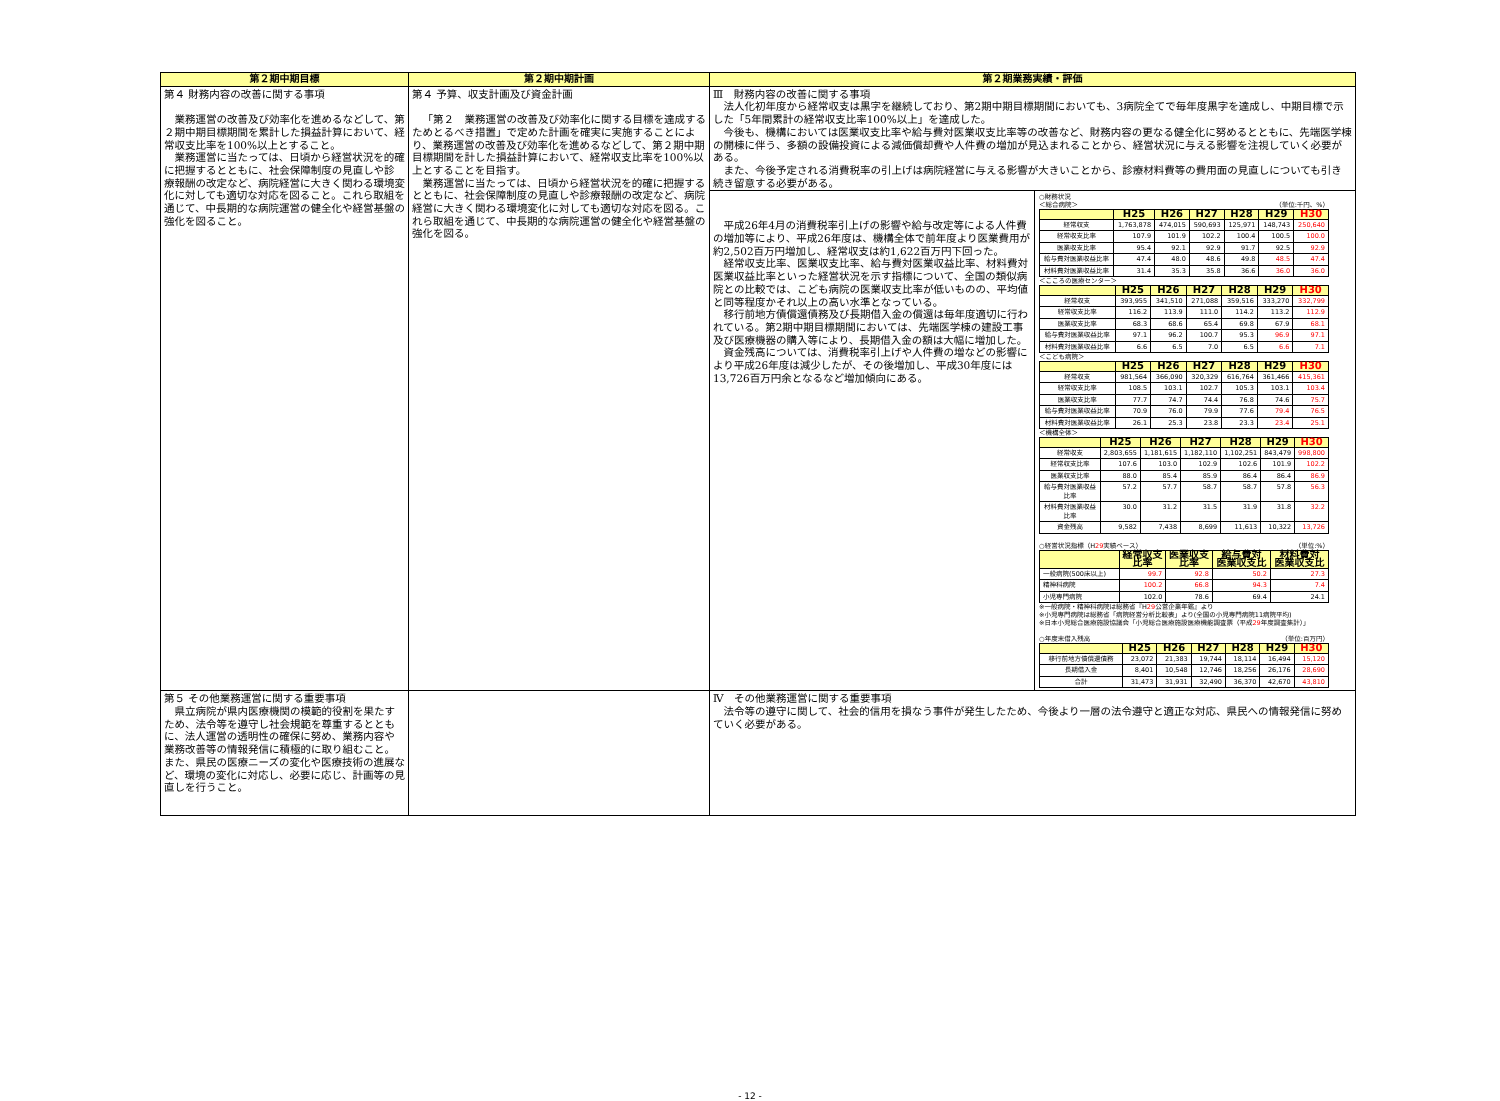| 第２期中期目標 | 第２期中期計画 | 第２期業務実績・評価 |
| --- | --- | --- |
| 第４ 財務内容の改善に関する事項 業務運営の改善及び効率化を進めるなどして、第２期中期目標期間を累計した損益計算において、経常収支比率を100%以上とすること。 業務運営に当たっては、日頃から経営状況を的確に把握するとともに、社会保障制度の見直しや診療報酬の改定など、病院経営に大きく関わる環境変化に対しても適切な対応を図ること。これら取組を通じて、中長期的な病院運営の健全化や経営基盤の強化を図ること。 | 第４ 予算、収支計画及び資金計画 「第２ 業務運営の改善及び効率化に関する目標を達成するためとるべき措置」で定めた計画を確実に実施することにより、業務運営の改善及び効率化を進めるなどして、第２期中期目標期間を計した損益計算において、経常収支比率を100%以上とすることを目指す。 業務運営に当たっては、日頃から経営状況を的確に把握するとともに、社会保障制度の見直しや診療報酬の改定など、病院経営に大きく関わる環境変化に対しても適切な対応を図る。これら取組を通じて、中長期的な病院運営の健全化や経営基盤の強化を図る。 | Ⅲ 財務内容の改善に関する事項 法人化初年度から経常収支は黒字を継続しており、第2期中期目標期間においても、3病院全てで毎年度黒字を達成し、中期目標で示した「5年間累計の経常収支比率100%以上」を達成した。 今後も、機構においては医業収支比率や給与費対医業収支比率等の改善など、財務内容の更なる健全化に努めるとともに、先端医学棟の開棟に伴う、多額の設備投資による減価償却費や人件費の増加が見込まれることから、経営状況に与える影響を注視していく必要がある。 また、今後予定される消費税率の引上げは病院経営に与える影響が大きいことから、診療材料費等の費用面の見直しについても引き続き留意する必要がある。 |
| | | 平成26年4月の消費税率引上げの影響や給与改定等による人件費の増加等により、平成26年度は、機構全体で前年度より医業費用が約2,502百万円増加し、経常収支は約1,622百万円下回った。 経常収支比率、医業収支比率、給与費対医業収益比率、材料費対医業収益比率といった経営状況を示す指標について、全国の類似病院との比較では、こども病院の医業収支比率が低いものの、平均値と同等程度かそれ以上の高い水準となっている。 移行前地方債償還債務及び長期借入金の償還は毎年度適切に行われている。第2期中期目標期間においては、先端医学棟の建設工事及び医療機器の購入等により、長期借入金の額は大幅に増加した。 資金残高については、消費税率引上げや人件費の増などの影響により平成26年度は減少したが、その後増加し、平成30年度には13,726百万円余となるなど増加傾向にある。 ○財務状況 ＜総合病院＞ （単位:千円、%） / / H25 / H26 / H27 / H28 / H29 / H30 / / --- / --- / --- / --- / --- / --- / --- / / 経常収支 / 1,763,878 / 474,015 / 590,693 / 125,971 / 148,743 / 250,640 / / 経常収支比率 / 107.9 / 101.9 / 102.2 / 100.4 / 100.5 / 100.0 / / 医業収支比率 / 95.4 / 92.1 / 92.9 / 91.7 / 92.5 / 92.9 / / 給与費対医業収益比率 / 47.4 / 48.0 / 48.6 / 49.8 / 48.5 / 47.4 / / 材料費対医業収益比率 / 31.4 / 35.3 / 35.8 / 36.6 / 36.0 / 36.0 / ＜こころの医療センター＞ / / H25 / H26 / H27 / H28 / H29 / H30 / / --- / --- / --- / --- / --- / --- / --- / / 経常収支 / 393,955 / 341,510 / 271,088 / 359,516 / 333,270 / 332,799 / / 経常収支比率 / 116.2 / 113.9 / 111.0 / 114.2 / 113.2 / 112.9 / / 医業収支比率 / 68.3 / 68.6 / 65.4 / 69.8 / 67.9 / 68.1 / / 給与費対医業収益比率 / 97.1 / 96.2 / 100.7 / 95.3 / 96.9 / 97.1 / / 材料費対医業収益比率 / 6.6 / 6.5 / 7.0 / 6.5 / 6.6 / 7.1 / ＜こども病院＞ / / H25 / H26 / H27 / H28 / H29 / H30 / / --- / --- / --- / --- / --- / --- / --- / / 経常収支 / 981,564 / 366,090 / 320,329 / 616,764 / 361,466 / 415,361 / / 経常収支比率 / 108.5 / 103.1 / 102.7 / 105.3 / 103.1 / 103.4 / / 医業収支比率 / 77.7 / 74.7 / 74.4 / 76.8 / 74.6 / 75.7 / / 給与費対医業収益比率 / 70.9 / 76.0 / 79.9 / 77.6 / 79.4 / 76.5 / / 材料費対医業収益比率 / 26.1 / 25.3 / 23.8 / 23.3 / 23.4 / 25.1 / ＜機構全体＞ / / H25 / H26 / H27 / H28 / H29 / H30 / / --- / --- / --- / --- / --- / --- / --- / / 経常収支 / 2,803,655 / 1,181,615 / 1,182,110 / 1,102,251 / 843,479 / 998,800 / / 経常収支比率 / 107.6 / 103.0 / 102.9 / 102.6 / 101.9 / 102.2 / / 医業収支比率 / 88.0 / 85.4 / 85.9 / 86.4 / 86.4 / 86.9 / / 給与費対医業収益比率 / 57.2 / 57.7 / 58.7 / 58.7 / 57.8 / 56.3 / / 材料費対医業収益比率 / 30.0 / 31.2 / 31.5 / 31.9 / 31.8 / 32.2 / / 資金残高 / 9,582 / 7,438 / 8,699 / 11,613 / 10,322 / 13,726 / ○経営状況指標（H 29 実績ベース） （単位:%） / / 経常収支 比率 / 医業収支 比率 / 給与費対 医業収支比 / 材料費対 医業収支比 / / --- / --- / --- / --- / --- / / 一般病院(500床以上) / 99.7 / 92.8 / 50.2 / 27.3 / / 精神科病院 / 100.2 / 66.8 / 94.3 / 7.4 / / 小児専門病院 / 102.0 / 78.6 / 69.4 / 24.1 / ※一般病院・精神科病院は総務省『H 29 公営企業年鑑』より ※小児専門病院は総務省「病院経営分析比較表」より(全国の小児専門病院11病院平均) ※日本小児総合医療施設協議会「小児総合医療施設医療機能調査票（平成 29 年度調査集計）」 ○年度末借入残高 （単位:百万円） / / H25 / H26 / H27 / H28 / H29 / H30 / / --- / --- / --- / --- / --- / --- / --- / / 移行前地方債償還債務 / 23,072 / 21,383 / 19,744 / 18,114 / 16,494 / 15,120 / / 長期借入金 / 8,401 / 10,548 / 12,746 / 18,256 / 26,176 / 28,690 / / 合計 / 31,473 / 31,931 / 32,490 / 36,370 / 42,670 / 43,810 / |
| 第５ その他業務運営に関する重要事項 県立病院が県内医療機関の模範的役割を果たすため、法令等を遵守し社会規範を尊重するとともに、法人運営の透明性の確保に努め、業務内容や業務改善等の情報発信に積極的に取り組むこと。また、県民の医療ニーズの変化や医療技術の進展など、環境の変化に対応し、必要に応じ、計画等の見直しを行うこと。 | | Ⅳ その他業務運営に関する重要事項 法令等の遵守に関して、社会的信用を損なう事件が発生したため、今後より一層の法令遵守と適正な対応、県民への情報発信に努めていく必要がある。 |
- 12 -